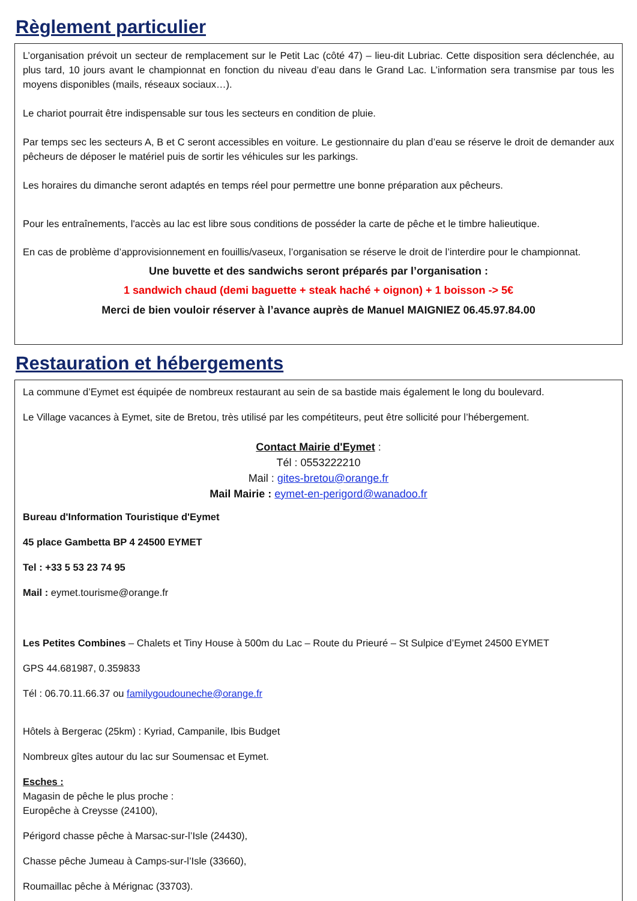Règlement particulier
L’organisation prévoit un secteur de remplacement sur le Petit Lac (côté 47) – lieu-dit Lubriac. Cette disposition sera déclenchée, au plus tard, 10 jours avant le championnat en fonction du niveau d’eau dans le Grand Lac. L’information sera transmise par tous les moyens disponibles (mails, réseaux sociaux…).
Le chariot pourrait être indispensable sur tous les secteurs en condition de pluie.
Par temps sec les secteurs A, B et C seront accessibles en voiture. Le gestionnaire du plan d’eau se réserve le droit de demander aux pêcheurs de déposer le matériel puis de sortir les véhicules sur les parkings.
Les horaires du dimanche seront adaptés en temps réel pour permettre une bonne préparation aux pêcheurs.
Pour les entraînements, l'accès au lac est libre sous conditions de posséder la carte de pêche et le timbre halieutique.
En cas de problème d’approvisionnement en fouillis/vaseux, l’organisation se réserve le droit de l’interdire pour le championnat.
Une buvette et des sandwichs seront préparés par l’organisation :
1 sandwich chaud (demi baguette + steak haché + oignon) + 1 boisson -> 5€
Merci de bien vouloir réserver à l’avance auprès de Manuel MAIGNIEZ 06.45.97.84.00
Restauration et hébergements
La commune d’Eymet est équipée de nombreux restaurant au sein de sa bastide mais également le long du boulevard.
Le Village vacances à Eymet, site de Bretou, très utilisé par les compétiteurs, peut être sollicité pour l’hébergement.
Contact Mairie d'Eymet :
Tél : 0553222210
Mail : gites-bretou@orange.fr
Mail Mairie : eymet-en-perigord@wanadoo.fr
Bureau d'Information Touristique d'Eymet
45 place Gambetta BP 4 24500 EYMET
Tel : +33 5 53 23 74 95
Mail : eymet.tourisme@orange.fr
Les Petites Combines – Chalets et Tiny House à 500m du Lac – Route du Prieuré – St Sulpice d’Eymet 24500 EYMET
GPS 44.681987, 0.359833
Tél : 06.70.11.66.37 ou familygoudouneche@orange.fr
Hôtels à Bergerac (25km) : Kyriad, Campanile, Ibis Budget
Nombreux gîtes autour du lac sur Soumensac et Eymet.
Esches :
Magasin de pêche le plus proche :
Europêche à Creysse (24100),
Périgord chasse pêche à Marsac-sur-l’Isle (24430),
Chasse pêche Jumeau à Camps-sur-l’Isle (33660),
Roumaillac pêche à Mérignac (33703).